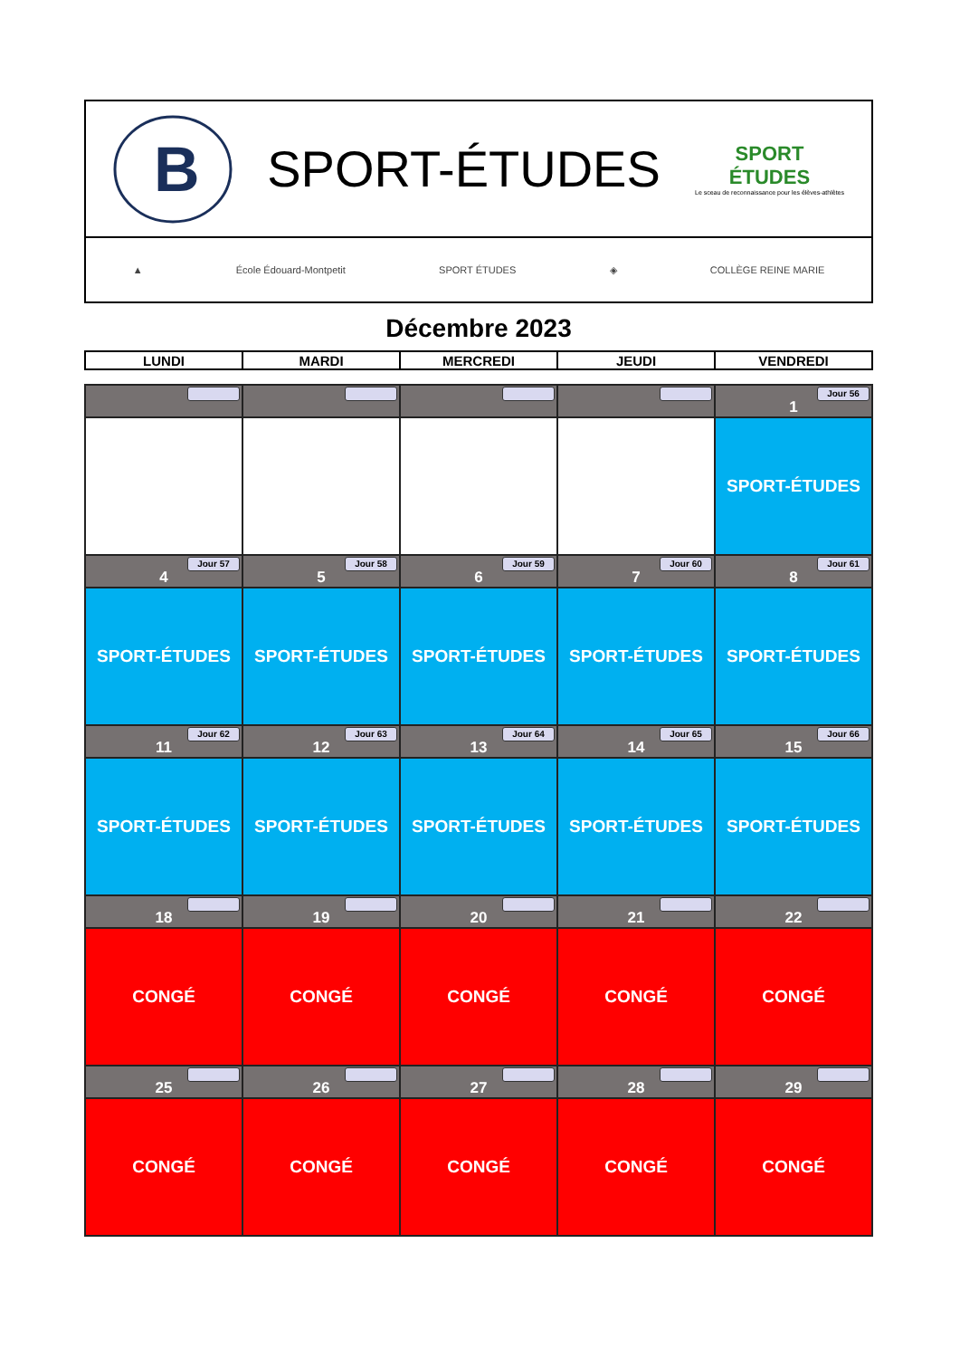B
SPORT-ÉTUDES
SPORT
ÉTUDES
Le sceau de reconnaissance pour les élèves-athlètes
▲ École Édouard-Montpetit SPORT ÉTUDES ◈ COLLÈGE REINE MARIE
Décembre 2023
| LUNDI | MARDI | MERCREDI | JEUDI | VENDREDI |
| --- | --- | --- | --- | --- |
| | | | | Jour 56 1 |
| | | | | SPORT-ÉTUDES |
| Jour 57 4 | Jour 58 5 | Jour 59 6 | Jour 60 7 | Jour 61 8 |
| SPORT-ÉTUDES | SPORT-ÉTUDES | SPORT-ÉTUDES | SPORT-ÉTUDES | SPORT-ÉTUDES |
| Jour 62 11 | Jour 63 12 | Jour 64 13 | Jour 65 14 | Jour 66 15 |
| SPORT-ÉTUDES | SPORT-ÉTUDES | SPORT-ÉTUDES | SPORT-ÉTUDES | SPORT-ÉTUDES |
| 18 | 19 | 20 | 21 | 22 |
| CONGÉ | CONGÉ | CONGÉ | CONGÉ | CONGÉ |
| 25 | 26 | 27 | 28 | 29 |
| CONGÉ | CONGÉ | CONGÉ | CONGÉ | CONGÉ |